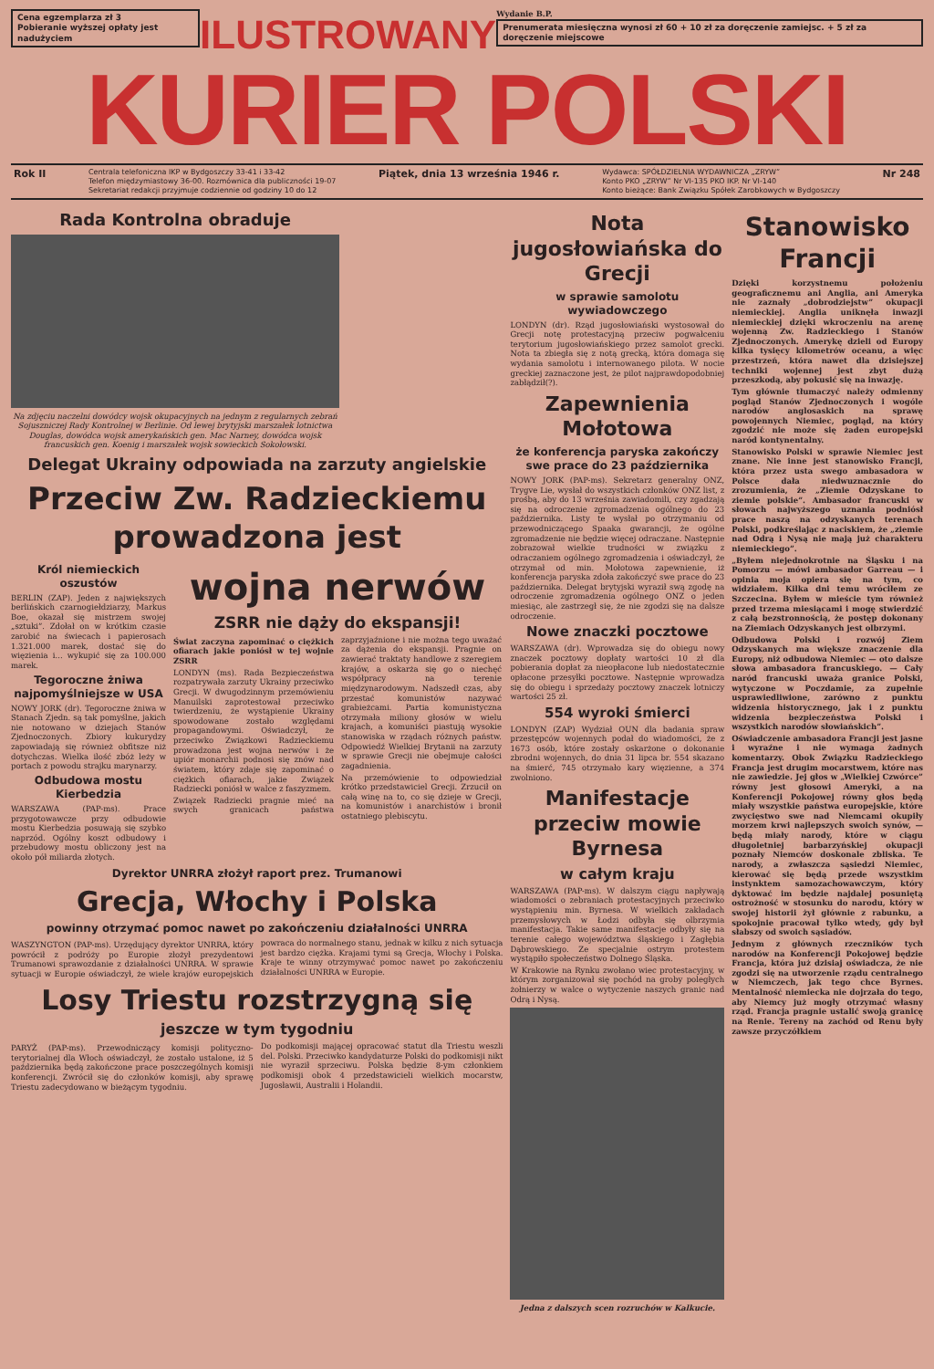Cena egzemplarza zł 3
Pobieranie wyższej opłaty jest nadużyciem
ILUSTROWANY
Wydanie B.P.
Prenumerata miesięczna wynosi zł 60 + 10 zł za doręczenie zamiejsc. + 5 zł za doręczenie miejscowe
KURIER POLSKI
Rok II Centrala telefoniczna IKP w Bydgoszczy 33-41 i 33-42
Telefon międzymiastowy 36-00. Rozmównica dla publiczności 19-07
Sekretariat redakcji przyjmuje codziennie od godziny 10 do 12 Piątek, dnia 13 września 1946 r. Wydawca: SPÓŁDZIELNIA WYDAWNICZA „ZRYW”
Konto PKO „ZRYW” Nr VI-135 PKO IKP. Nr VI-140
Konto bieżące: Bank Związku Spółek Zarobkowych w Bydgoszczy Nr 248
Rada Kontrolna obraduje
Na zdjęciu naczelni dowódcy wojsk okupacyjnych na jednym z regularnych zebrań Sojuszniczej Rady Kontrolnej w Berlinie. Od lewej brytyjski marszałek lotnictwa Douglas, dowódca wojsk amerykańskich gen. Mac Narney, dowódca wojsk francuskich gen. Koenig i marszałek wojsk sowieckich Sokołowski.
Delegat Ukrainy odpowiada na zarzuty angielskie
Przeciw Zw. Radzieckiemu prowadzona jest
Król niemieckich oszustów
BERLIN (ZAP). Jeden z największych berlińskich czarnogiełdziarzy, Markus Boe, okazał się mistrzem swojej „sztuki”. Zdołał on w krótkim czasie zarobić na świecach i papierosach 1.321.000 marek, dostać się do więzienia i... wykupić się za 100.000 marek.
Tegoroczne żniwa najpomyślniejsze w USA
NOWY JORK (dr). Tegoroczne żniwa w Stanach Zjedn. są tak pomyślne, jakich nie notowano w dziejach Stanów Zjednoczonych. Zbiory kukurydzy zapowiadają się również obfitsze niż dotychczas. Wielka ilość zbóż leży w portach z powodu strajku marynarzy.
Odbudowa mostu Kierbedzia
WARSZAWA (PAP-ms). Prace przygotowawcze przy odbudowie mostu Kierbedzia posuwają się szybko naprzód. Ogólny koszt odbudowy i przebudowy mostu obliczony jest na około pół miliarda złotych.
wojna nerwów
ZSRR nie dąży do ekspansji!
Świat zaczyna zapominać o ciężkich ofiarach jakie poniósł w tej wojnie ZSRR
LONDYN (ms). Rada Bezpieczeństwa rozpatrywała zarzuty Ukrainy przeciwko Grecji. W dwugodzinnym przemówieniu Manuilski zaprotestował przeciwko twierdzeniu, że wystąpienie Ukrainy spowodowane zostało względami propagandowymi. Oświadczył, że przeciwko Związkowi Radzieckiemu prowadzona jest wojna nerwów i że upiór monarchii podnosi się znów nad światem, który zdaje się zapominać o ciężkich ofiarach, jakie Związek Radziecki poniósł w walce z faszyzmem.
Związek Radziecki pragnie mieć na swych granicach państwa zaprzyjaźnione i nie można tego uważać za dążenia do ekspansji. Pragnie on zawierać traktaty handlowe z szeregiem krajów, a oskarża się go o niechęć współpracy na terenie międzynarodowym. Nadszedł czas, aby przestać komunistów nazywać grabieżcami. Partia komunistyczna otrzymała miliony głosów w wielu krajach, a komuniści piastują wysokie stanowiska w rządach różnych państw. Odpowiedź Wielkiej Brytanii na zarzuty w sprawie Grecji nie obejmuje całości zagadnienia.
Na przemówienie to odpowiedział krótko przedstawiciel Grecji. Zrzucił on całą winę na to, co się dzieje w Grecji, na komunistów i anarchistów i bronił ostatniego plebiscytu.
Dyrektor UNRRA złożył raport prez. Trumanowi
Grecja, Włochy i Polska
powinny otrzymać pomoc nawet po zakończeniu działalności UNRRA
WASZYNGTON (PAP-ms). Urzędujący dyrektor UNRRA, który powrócił z podróży po Europie złożył prezydentowi Trumanowi sprawozdanie z działalności UNRRA. W sprawie sytuacji w Europie oświadczył, że wiele krajów europejskich powraca do normalnego stanu, jednak w kilku z nich sytuacja jest bardzo ciężka. Krajami tymi są Grecja, Włochy i Polska. Kraje te winny otrzymywać pomoc nawet po zakończeniu działalności UNRRA w Europie.
Losy Triestu rozstrzygną się
jeszcze w tym tygodniu
PARYŻ (PAP-ms). Przewodniczący komisji polityczno-terytorialnej dla Włoch oświadczył, że zostało ustalone, iż 5 października będą zakończone prace poszczególnych komisji konferencji. Zwrócił się do członków komisji, aby sprawę Triestu zadecydowano w bieżącym tygodniu.
Do podkomisji mającej opracować statut dla Triestu weszli del. Polski. Przeciwko kandydaturze Polski do podkomisji nikt nie wyraził sprzeciwu. Polska będzie 8-ym członkiem podkomisji obok 4 przedstawicieli wielkich mocarstw, Jugosławii, Australii i Holandii.
Nota jugosłowiańska do Grecji
w sprawie samolotu wywiadowczego
LONDYN (dr). Rząd jugosłowiański wystosował do Grecji notę protestacyjną przeciw pogwałceniu terytorium jugosłowiańskiego przez samolot grecki. Nota ta zbiegła się z notą grecką, która domaga się wydania samolotu i internowanego pilota. W nocie greckiej zaznaczone jest, że pilot najprawdopodobniej zabłądził(?).
Zapewnienia Mołotowa
że konferencja paryska zakończy swe prace do 23 października
NOWY JORK (PAP-ms). Sekretarz generalny ONZ, Trygve Lie, wysłał do wszystkich członków ONZ list, z prośbą, aby do 13 września zawiadomili, czy zgadzają się na odroczenie zgromadzenia ogólnego do 23 października. Listy te wysłał po otrzymaniu od przewodniczącego Spaaka gwarancji, że ogólne zgromadzenie nie będzie więcej odraczane. Następnie zobrazował wielkie trudności w związku z odraczaniem ogólnego zgromadzenia i oświadczył, że otrzymał od min. Mołotowa zapewnienie, iż konferencja paryska zdoła zakończyć swe prace do 23 października. Delegat brytyjski wyraził swą zgodę na odroczenie zgromadzenia ogólnego ONZ o jeden miesiąc, ale zastrzegł się, że nie zgodzi się na dalsze odroczenie.
Nowe znaczki pocztowe
WARSZAWA (dr). Wprowadza się do obiegu nowy znaczek pocztowy dopłaty wartości 10 zł dla pobierania dopłat za nieopłacone lub niedostatecznie opłacone przesyłki pocztowe. Następnie wprowadza się do obiegu i sprzedaży pocztowy znaczek lotniczy wartości 25 zł.
554 wyroki śmierci
LONDYN (ZAP) Wydział OUN dla badania spraw przestępców wojennych podał do wiadomości, że z 1673 osób, które zostały oskarżone o dokonanie zbrodni wojennych, do dnia 31 lipca br. 554 skazano na śmierć, 745 otrzymało kary więzienne, a 374 zwolniono.
Manifestacje przeciw mowie Byrnesa
w całym kraju
WARSZAWA (PAP-ms). W dalszym ciągu napływają wiadomości o zebraniach protestacyjnych przeciwko wystąpieniu min. Byrnesa. W wielkich zakładach przemysłowych w Łodzi odbyła się olbrzymia manifestacja. Takie same manifestacje odbyły się na terenie całego województwa śląskiego i Zagłębia Dąbrowskiego. Ze specjalnie ostrym protestem wystąpiło społeczeństwo Dolnego Śląska.
W Krakowie na Rynku zwołano wiec protestacyjny, w którym zorganizował się pochód na groby poległych żołnierzy w walce o wytyczenie naszych granic nad Odrą i Nysą.
Jedna z dalszych scen rozruchów w Kalkucie.
Stanowisko Francji
Dzięki korzystnemu położeniu geograficznemu ani Anglia, ani Ameryka nie zaznały „dobrodziejstw” okupacji niemieckiej. Anglia uniknęła inwazji niemieckiej dzięki wkroczeniu na arenę wojenną Zw. Radzieckiego i Stanów Zjednoczonych. Amerykę dzieli od Europy kilka tysięcy kilometrów oceanu, a więc przestrzeń, która nawet dla dzisiejszej techniki wojennej jest zbyt dużą przeszkodą, aby pokusić się na inwazję.
Tym głównie tłumaczyć należy odmienny pogląd Stanów Zjednoczonych i wogóle narodów anglosaskich na sprawę powojennych Niemiec, pogląd, na który zgodzić nie może się żaden europejski naród kontynentalny.
Stanowisko Polski w sprawie Niemiec jest znane. Nie inne jest stanowisko Francji, która przez usta swego ambasadora w Polsce dała niedwuznacznie do zrozumienia, że „Ziemie Odzyskane to ziemie polskie”. Ambasador francuski w słowach najwyższego uznania podniósł prace naszą na odzyskanych terenach Polski, podkreślając z naciskiem, że „ziemie nad Odrą i Nysą nie mają już charakteru niemieckiego”.
„Byłem niejednokrotnie na Śląsku i na Pomorzu — mówi ambasador Garreau — i opinia moja opiera się na tym, co widziałem. Kilka dni temu wróciłem ze Szczecina. Byłem w mieście tym również przed trzema miesiącami i mogę stwierdzić z całą bezstronnością, że postęp dokonany na Ziemiach Odzyskanych jest olbrzymi.
Odbudowa Polski i rozwój Ziem Odzyskanych ma większe znaczenie dla Europy, niż odbudowa Niemiec — oto dalsze słowa ambasadora francuskiego. — Cały naród francuski uważa granice Polski, wytyczone w Poczdamie, za zupełnie usprawiedliwione, zarówno z punktu widzenia historycznego, jak i z punktu widzenia bezpieczeństwa Polski i wszystkich narodów słowiańskich”.
Oświadczenie ambasadora Francji jest jasne i wyraźne i nie wymaga żadnych komentarzy. Obok Związku Radzieckiego Francja jest drugim mocarstwem, które nas nie zawiedzie. Jej głos w „Wielkiej Czwórce” równy jest głosowi Ameryki, a na Konferencji Pokojowej równy głos będą miały wszystkie państwa europejskie, które zwycięstwo swe nad Niemcami okupiły morzem krwi najlepszych swoich synów, — będą miały narody, które w ciągu długoletniej barbarzyńskiej okupacji poznały Niemców doskonale zbliska. Te narody, a zwłaszcza sąsiedzi Niemiec, kierować się będą przede wszystkim instynktem samozachowawczym, który dyktować im będzie najdalej posuniętą ostrożność w stosunku do narodu, który w swojej historii żył głównie z rabunku, a spokojnie pracował tylko wtedy, gdy był słabszy od swoich sąsiadów.
Jednym z głównych rzeczników tych narodów na Konferencji Pokojowej będzie Francja, która już dzisiaj oświadcza, że nie zgodzi się na utworzenie rządu centralnego w Niemczech, jak tego chce Byrnes. Mentalność niemiecka nie dojrzała do tego, aby Niemcy już mogły otrzymać własny rząd. Francja pragnie ustalić swoją granicę na Renie. Tereny na zachód od Renu były zawsze przyczółkiem